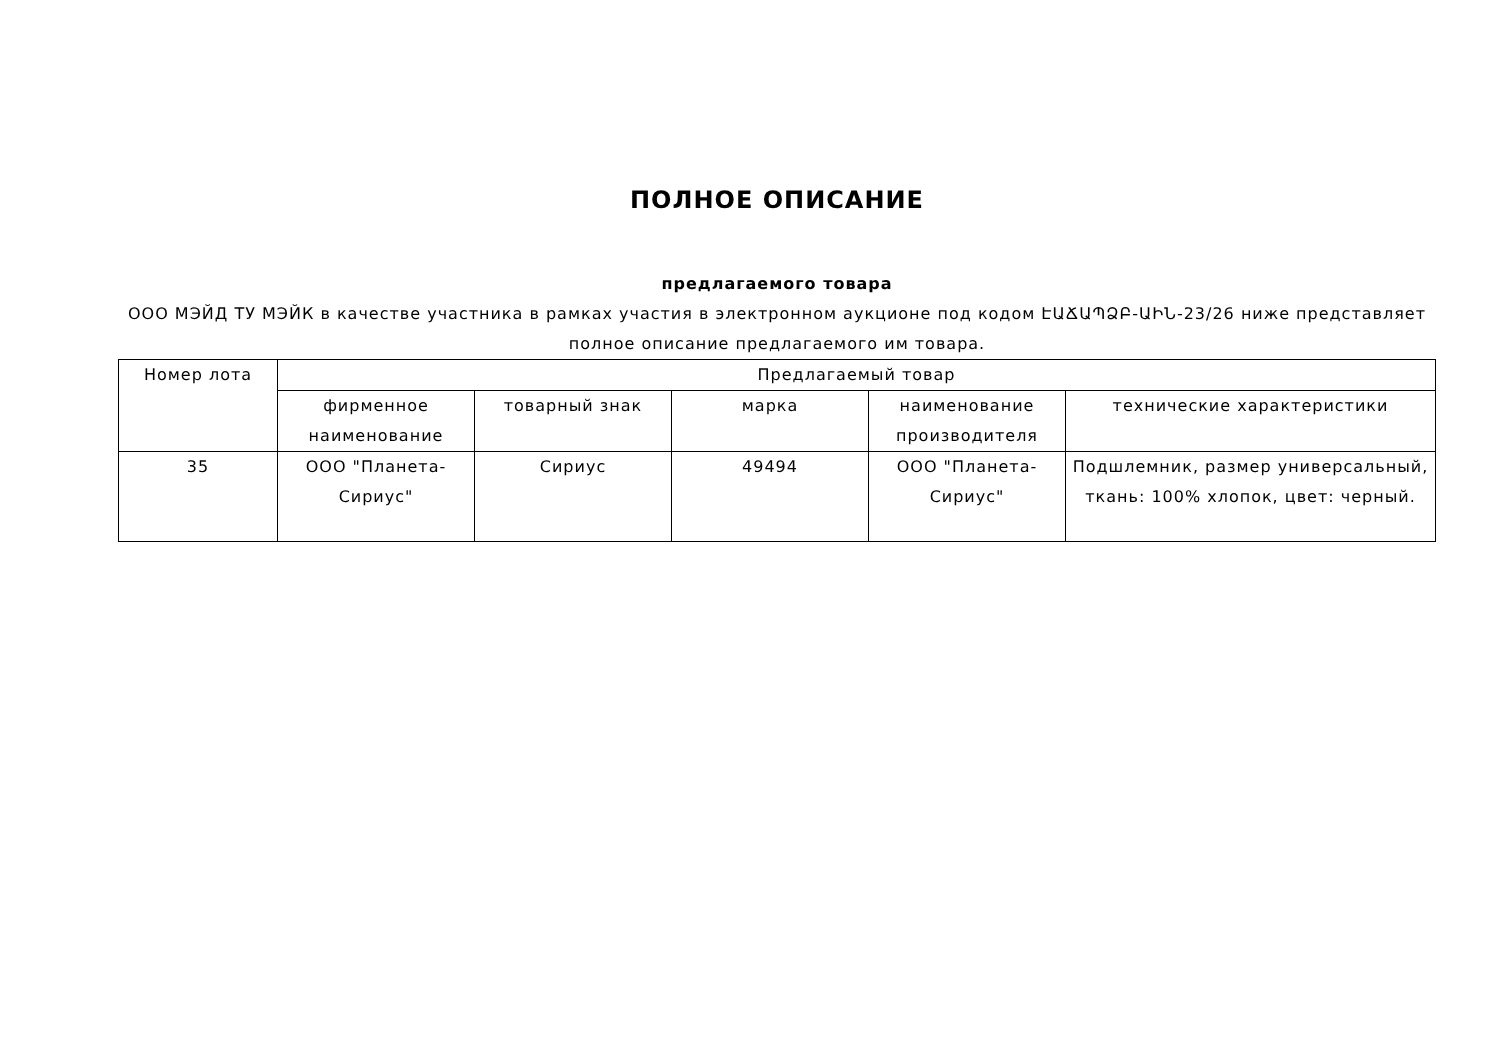ПОЛНОЕ ОПИСАНИЕ
предлагаемого товара
ООО МЭЙД ТУ МЭЙК в качестве участника в рамках участия в электронном аукционе под кодом ԷԱՃԱՊՁԲ-ԱԻՆ-23/26 ниже представляет полное описание предлагаемого им товара.
| Номер лота | Предлагаемый товар | | | | |
| --- | --- | --- | --- | --- | --- |
| | фирменное наименование | товарный знак | марка | наименование производителя | технические характеристики |
| 35 | ООО "Планета-Сириус" | Сириус | 49494 | ООО "Планета-Сириус" | Подшлемник, размер универсальный, ткань: 100% хлопок, цвет: черный. |